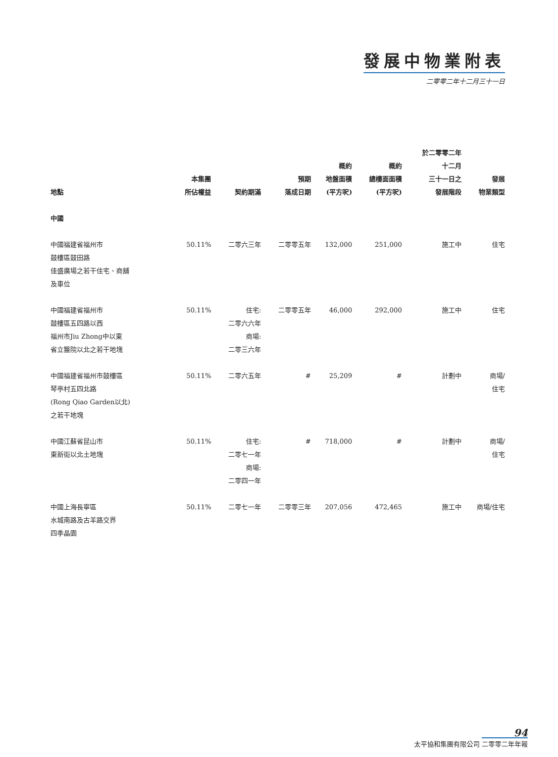發展中物業附表
二零零二年十二月三十一日
| 地點 | 本集團 所佔權益 | 契約期滿 | 預期 落成日期 | 概約 地盤面積 (平方呎) | 概約 總樓面面積 (平方呎) | 於二零零二年 十二月 三十一日之 發展階段 | 發展 物業類型 |
| --- | --- | --- | --- | --- | --- | --- | --- |
| 中國 | | | | | | | |
| 中國福建省福州市 鼓樓區鼓田路 佳盛廣場之若干住宅、商舖 及車位 | 50.11% | 二零六三年 | 二零零五年 | 132,000 | 251,000 | 施工中 | 住宅 |
| 中國福建省福州市 鼓樓區五四路以西 福州市Jiu Zhong中以東 省立醫院以北之若干地塊 | 50.11% | 住宅: 二零六六年 商場: 二零三六年 | 二零零五年 | 46,000 | 292,000 | 施工中 | 住宅 |
| 中國福建省福州市鼓樓區 琴亭村五四北路 (Rong Qiao Garden以北) 之若干地塊 | 50.11% | 二零六五年 | # | 25,209 | # | 計劃中 | 商場/ 住宅 |
| 中國江蘇省昆山市 東新街以北土地塊 | 50.11% | 住宅: 二零七一年 商場: 二零四一年 | # | 718,000 | # | 計劃中 | 商場/ 住宅 |
| 中國上海長寧區 水城南路及古羊路交界 四季晶園 | 50.11% | 二零七一年 | 二零零三年 | 207,056 | 472,465 | 施工中 | 商場/住宅 |
94
太平協和集團有限公司 二零零二年年報